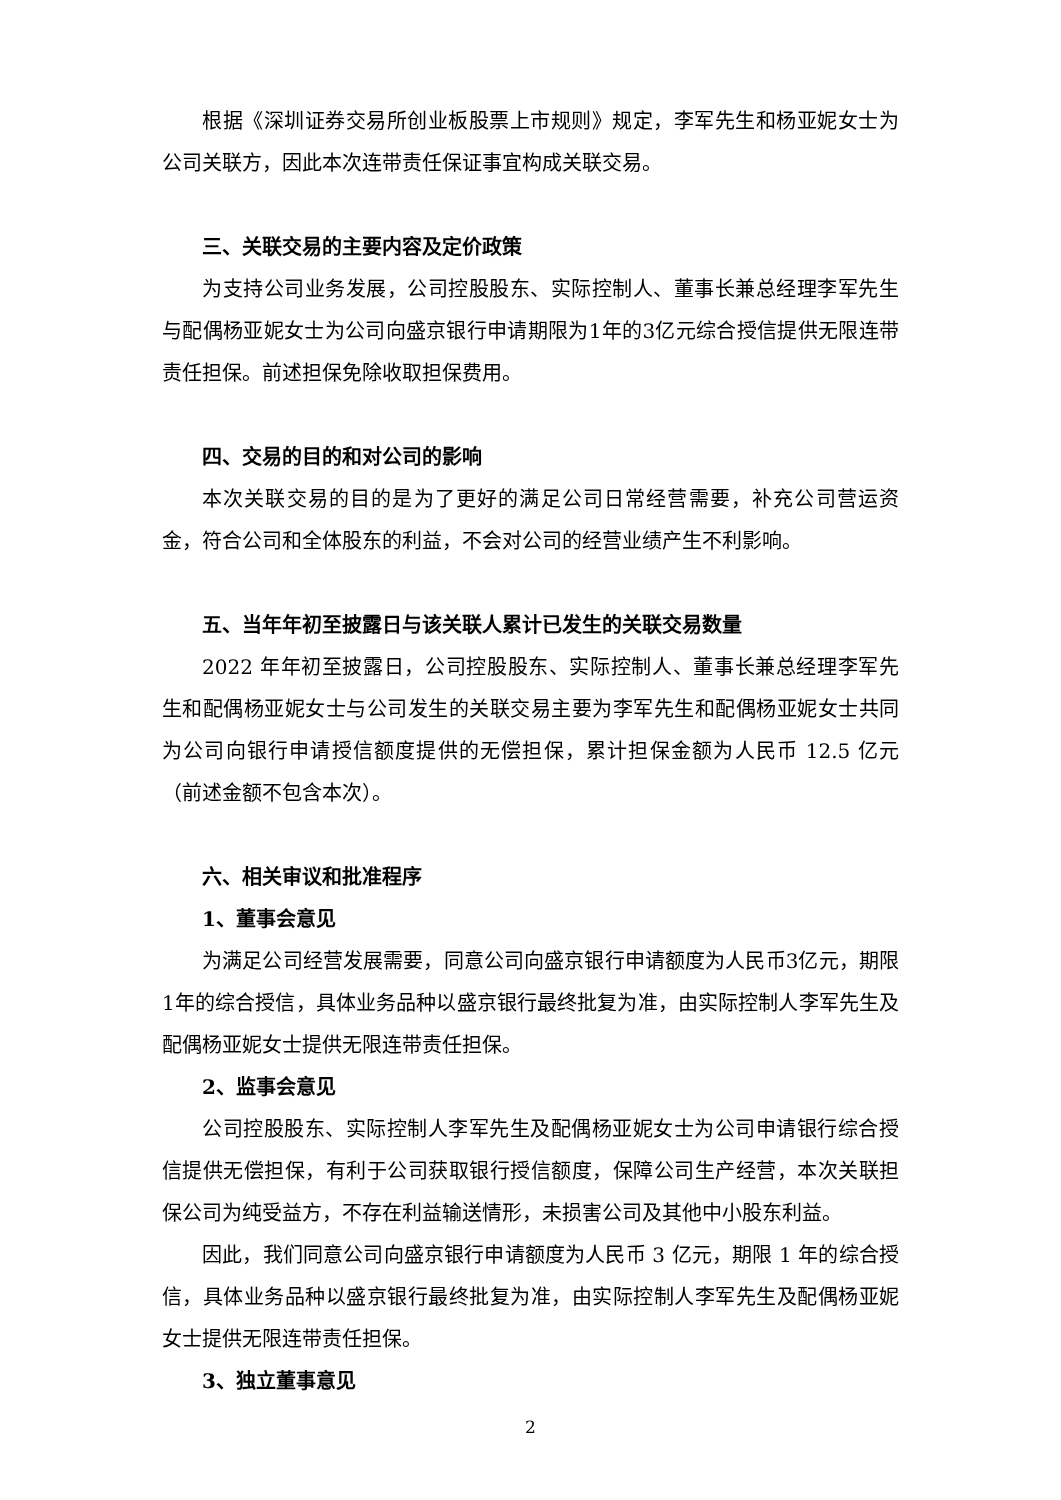根据《深圳证券交易所创业板股票上市规则》规定，李军先生和杨亚妮女士为公司关联方，因此本次连带责任保证事宜构成关联交易。
三、关联交易的主要内容及定价政策
为支持公司业务发展，公司控股股东、实际控制人、董事长兼总经理李军先生与配偶杨亚妮女士为公司向盛京银行申请期限为1年的3亿元综合授信提供无限连带责任担保。前述担保免除收取担保费用。
四、交易的目的和对公司的影响
本次关联交易的目的是为了更好的满足公司日常经营需要，补充公司营运资金，符合公司和全体股东的利益，不会对公司的经营业绩产生不利影响。
五、当年年初至披露日与该关联人累计已发生的关联交易数量
2022 年年初至披露日，公司控股股东、实际控制人、董事长兼总经理李军先生和配偶杨亚妮女士与公司发生的关联交易主要为李军先生和配偶杨亚妮女士共同为公司向银行申请授信额度提供的无偿担保，累计担保金额为人民币 12.5 亿元（前述金额不包含本次）。
六、相关审议和批准程序
1、董事会意见
为满足公司经营发展需要，同意公司向盛京银行申请额度为人民币3亿元，期限1年的综合授信，具体业务品种以盛京银行最终批复为准，由实际控制人李军先生及配偶杨亚妮女士提供无限连带责任担保。
2、监事会意见
公司控股股东、实际控制人李军先生及配偶杨亚妮女士为公司申请银行综合授信提供无偿担保，有利于公司获取银行授信额度，保障公司生产经营，本次关联担保公司为纯受益方，不存在利益输送情形，未损害公司及其他中小股东利益。
因此，我们同意公司向盛京银行申请额度为人民币 3 亿元，期限 1 年的综合授信，具体业务品种以盛京银行最终批复为准，由实际控制人李军先生及配偶杨亚妮女士提供无限连带责任担保。
3、独立董事意见
2